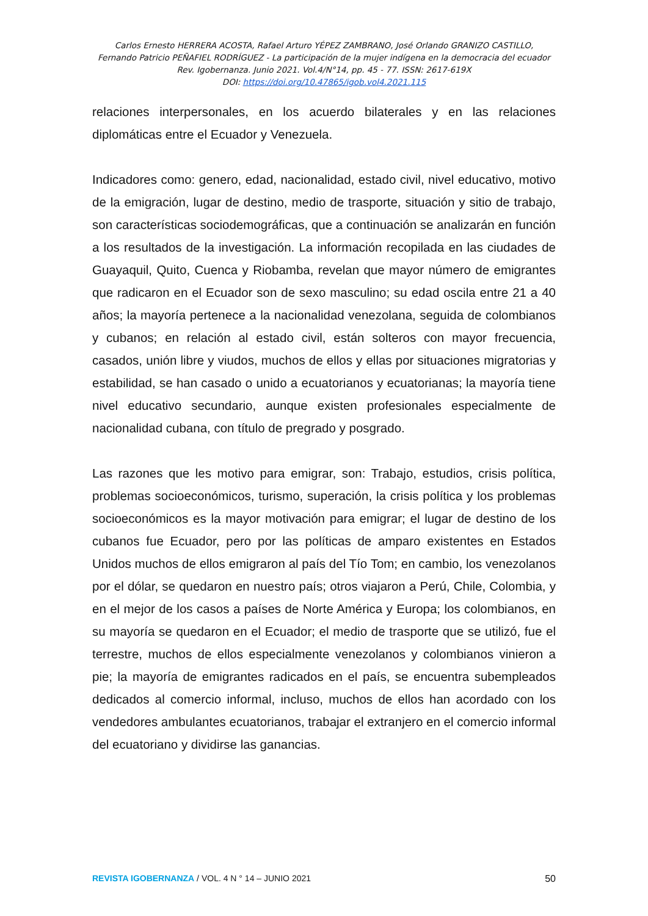Carlos Ernesto HERRERA ACOSTA, Rafael Arturo YÉPEZ ZAMBRANO, José Orlando GRANIZO CASTILLO,
Fernando Patricio PEÑAFIEL RODRÍGUEZ - La participación de la mujer indígena en la democracia del ecuador
Rev. Igobernanza. Junio 2021. Vol.4/N°14, pp. 45 - 77. ISSN: 2617-619X
DOI: https://doi.org/10.47865/igob.vol4.2021.115
relaciones interpersonales, en los acuerdo bilaterales y en las relaciones diplomáticas entre el Ecuador y Venezuela.
Indicadores como: genero, edad, nacionalidad, estado civil, nivel educativo, motivo de la emigración, lugar de destino, medio de trasporte, situación y sitio de trabajo, son características sociodemográficas, que a continuación se analizarán en función a los resultados de la investigación. La información recopilada en las ciudades de Guayaquil, Quito, Cuenca y Riobamba, revelan que mayor número de emigrantes que radicaron en el Ecuador son de sexo masculino; su edad oscila entre 21 a 40 años; la mayoría pertenece a la nacionalidad venezolana, seguida de colombianos y cubanos; en relación al estado civil, están solteros con mayor frecuencia, casados, unión libre y viudos, muchos de ellos y ellas por situaciones migratorias y estabilidad, se han casado o unido a ecuatorianos y ecuatorianas; la mayoría tiene nivel educativo secundario, aunque existen profesionales especialmente de nacionalidad cubana, con título de pregrado y posgrado.
Las razones que les motivo para emigrar, son: Trabajo, estudios, crisis política, problemas socioeconómicos, turismo, superación, la crisis política y los problemas socioeconómicos es la mayor motivación para emigrar; el lugar de destino de los cubanos fue Ecuador, pero por las políticas de amparo existentes en Estados Unidos muchos de ellos emigraron al país del Tío Tom; en cambio, los venezolanos por el dólar, se quedaron en nuestro país; otros viajaron a Perú, Chile, Colombia, y en el mejor de los casos a países de Norte América y Europa; los colombianos, en su mayoría se quedaron en el Ecuador; el medio de trasporte que se utilizó, fue el terrestre, muchos de ellos especialmente venezolanos y colombianos vinieron a pie; la mayoría de emigrantes radicados en el país, se encuentra subempleados dedicados al comercio informal, incluso, muchos de ellos han acordado con los vendedores ambulantes ecuatorianos, trabajar el extranjero en el comercio informal del ecuatoriano y dividirse las ganancias.
REVISTA IGOBERNANZA / VOL. 4 N ° 14 – JUNIO 2021 50